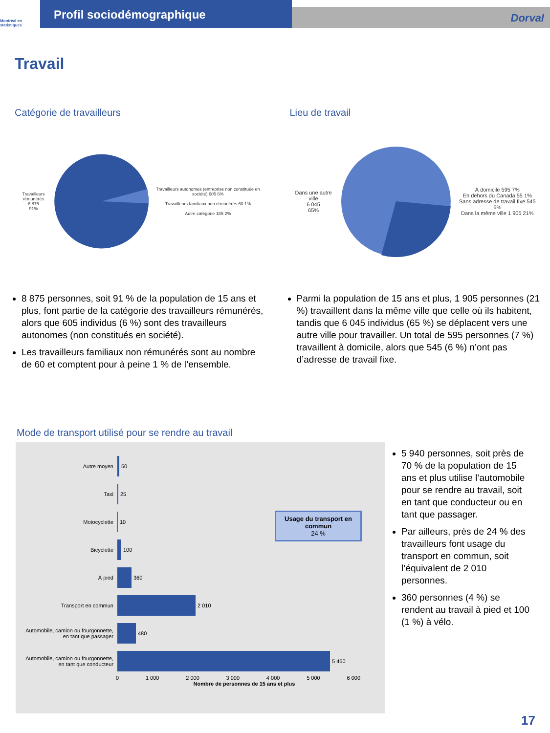Montréal en statistiques
Profil sociodémographique
Dorval
Travail
Catégorie de travailleurs
Travailleurs rémunérés
8 875
91%
Travailleurs autonomes (entreprise non constituée en société) 605 6%
Travailleurs familiaux non rémunérés 60 1%
Autre catégorie 185 2%
8 875 personnes, soit 91 % de la population de 15 ans et plus, font partie de la catégorie des travailleurs rémunérés, alors que 605 individus (6 %) sont des travailleurs autonomes (non constitués en société).
Les travailleurs familiaux non rémunérés sont au nombre de 60 et comptent pour à peine 1 % de l’ensemble.
Lieu de travail
Dans une autre ville
6 045
65%
À domicile 595 7%
En dehors du Canada 55 1%
Sans adresse de travail fixe 545 6%
Dans la même ville 1 905 21%
Parmi la population de 15 ans et plus, 1 905 personnes (21 %) travaillent dans la même ville que celle où ils habitent, tandis que 6 045 individus (65 %) se déplacent vers une autre ville pour travailler. Un total de 595 personnes (7 %) travaillent à domicile, alors que 545 (6 %) n’ont pas d’adresse de travail fixe.
Mode de transport utilisé pour se rendre au travail
Autre moyen 50
Taxi 25
Motocyclette 10
Bicyclette 100
À pied 360
Transport en commun 2 010
Automobile, camion ou fourgonnette, en tant que passager 480
Automobile, camion ou fourgonnette, en tant que conducteur 5 460
0 1 000 2 000 3 000 4 000 5 000 6 000
Nombre de personnes de 15 ans et plus
Usage du transport en commun
24 %
5 940 personnes, soit près de 70 % de la population de 15 ans et plus utilise l’automobile pour se rendre au travail, soit en tant que conducteur ou en tant que passager.
Par ailleurs, près de 24 % des travailleurs font usage du transport en commun, soit l’équivalent de 2 010 personnes.
360 personnes (4 %) se rendent au travail à pied et 100 (1 %) à vélo.
17